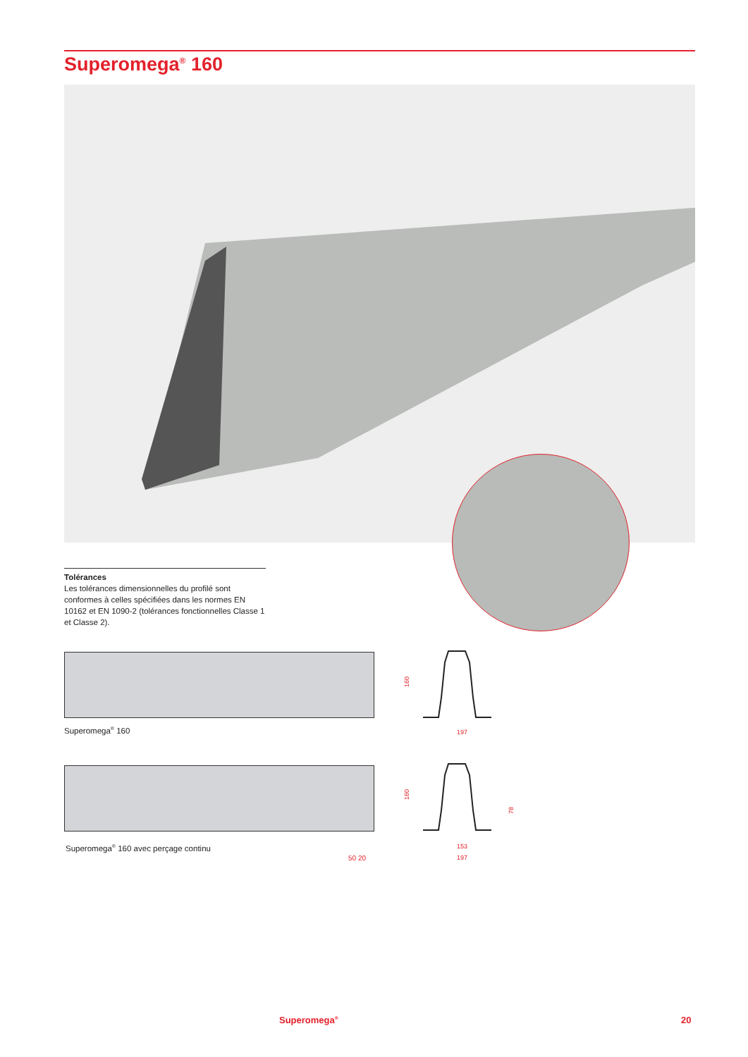Superomega<sup>®</sup> 160
Tolérances
Les tolérances dimensionnelles du profilé sont conformes à celles spécifiées dans les normes EN 10162 et EN 1090-2 (tolérances fonctionnelles Classe 1 et Classe 2).
Superomega<sup>®</sup> 160
Superomega<sup>®</sup> 160 avec perçage continu
50 20
160
197
160
78
153
197
Superomega<sup>®</sup> 20